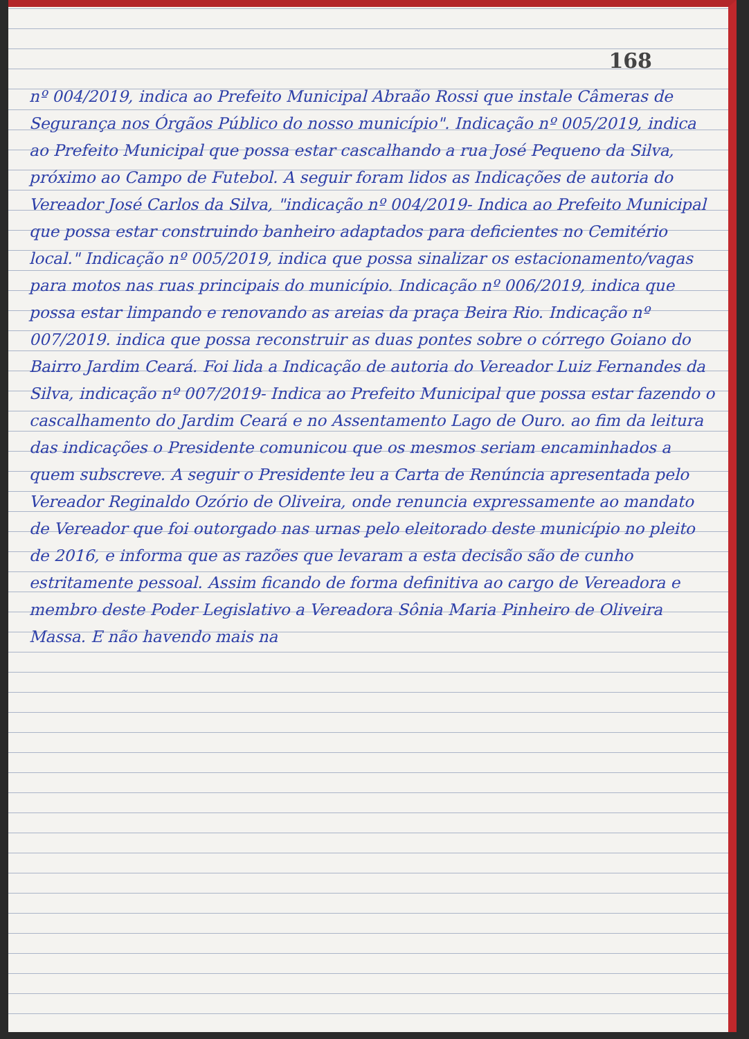168
nº 004/2019, indica ao Prefeito Municipal Abraão Rossi que instale Câmeras de Segurança nos Órgãos Público do nosso município". Indicação nº 005/2019, indica ao Prefeito Municipal que possa estar cascalhando a rua José Pequeno da Silva, próximo ao Campo de Futebol. A seguir foram lidos as Indicações de autoria do Vereador José Carlos da Silva, "indicação nº 004/2019- Indica ao Prefeito Municipal que possa estar construindo banheiro adaptados para deficientes no Cemitério local." Indicação nº 005/2019, indica que possa sinalizar os estacionamento/vagas para motos nas ruas principais do município. Indicação nº 006/2019, indica que possa estar limpando e renovando as areias da praça Beira Rio. Indicação nº 007/2019. indica que possa reconstruir as duas pontes sobre o córrego Goiano do Bairro Jardim Ceará. Foi lida a Indicação de autoria do Vereador Luiz Fernandes da Silva, indicação nº 007/2019- Indica ao Prefeito Municipal que possa estar fazendo o cascalhamento do Jardim Ceará e no Assentamento Lago de Ouro. ao fim da leitura das indicações o Presidente comunicou que os mesmos seriam encaminhados a quem subscreve. A seguir o Presidente leu a Carta de Renúncia apresentada pelo Vereador Reginaldo Ozório de Oliveira, onde renuncia expressamente ao mandato de Vereador que foi outorgado nas urnas pelo eleitorado deste município no pleito de 2016, e informa que as razões que levaram a esta decisão são de cunho estritamente pessoal. Assim ficando de forma definitiva ao cargo de Vereadora e membro deste Poder Legislativo a Vereadora Sônia Maria Pinheiro de Oliveira Massa. E não havendo mais na